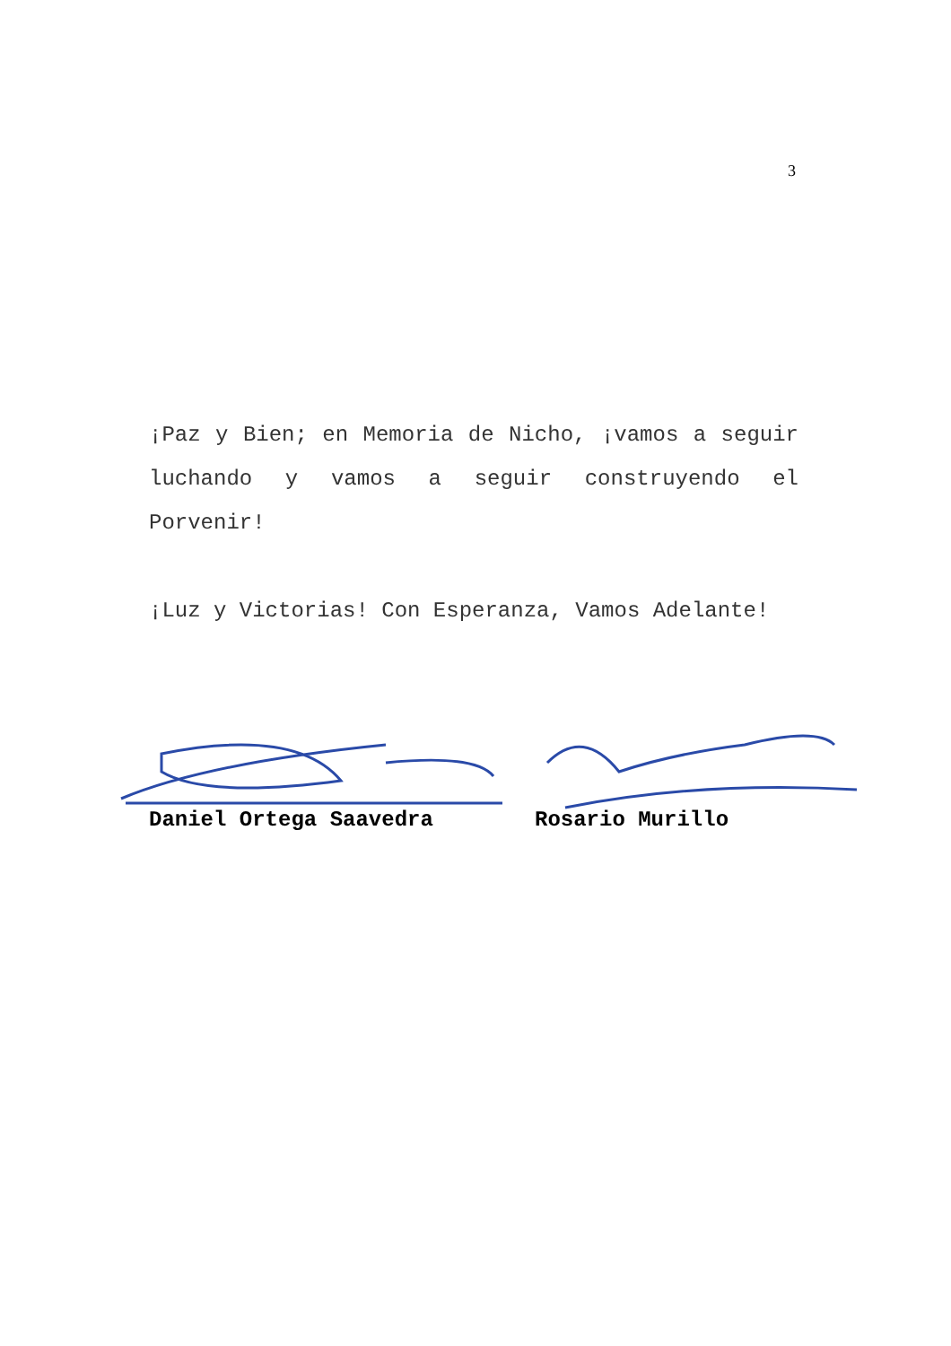3
¡Paz y Bien; en Memoria de Nicho, ¡vamos a seguir luchando y vamos a seguir construyendo el Porvenir!
¡Luz y Victorias! Con Esperanza, Vamos Adelante!
Daniel Ortega Saavedra Rosario Murillo